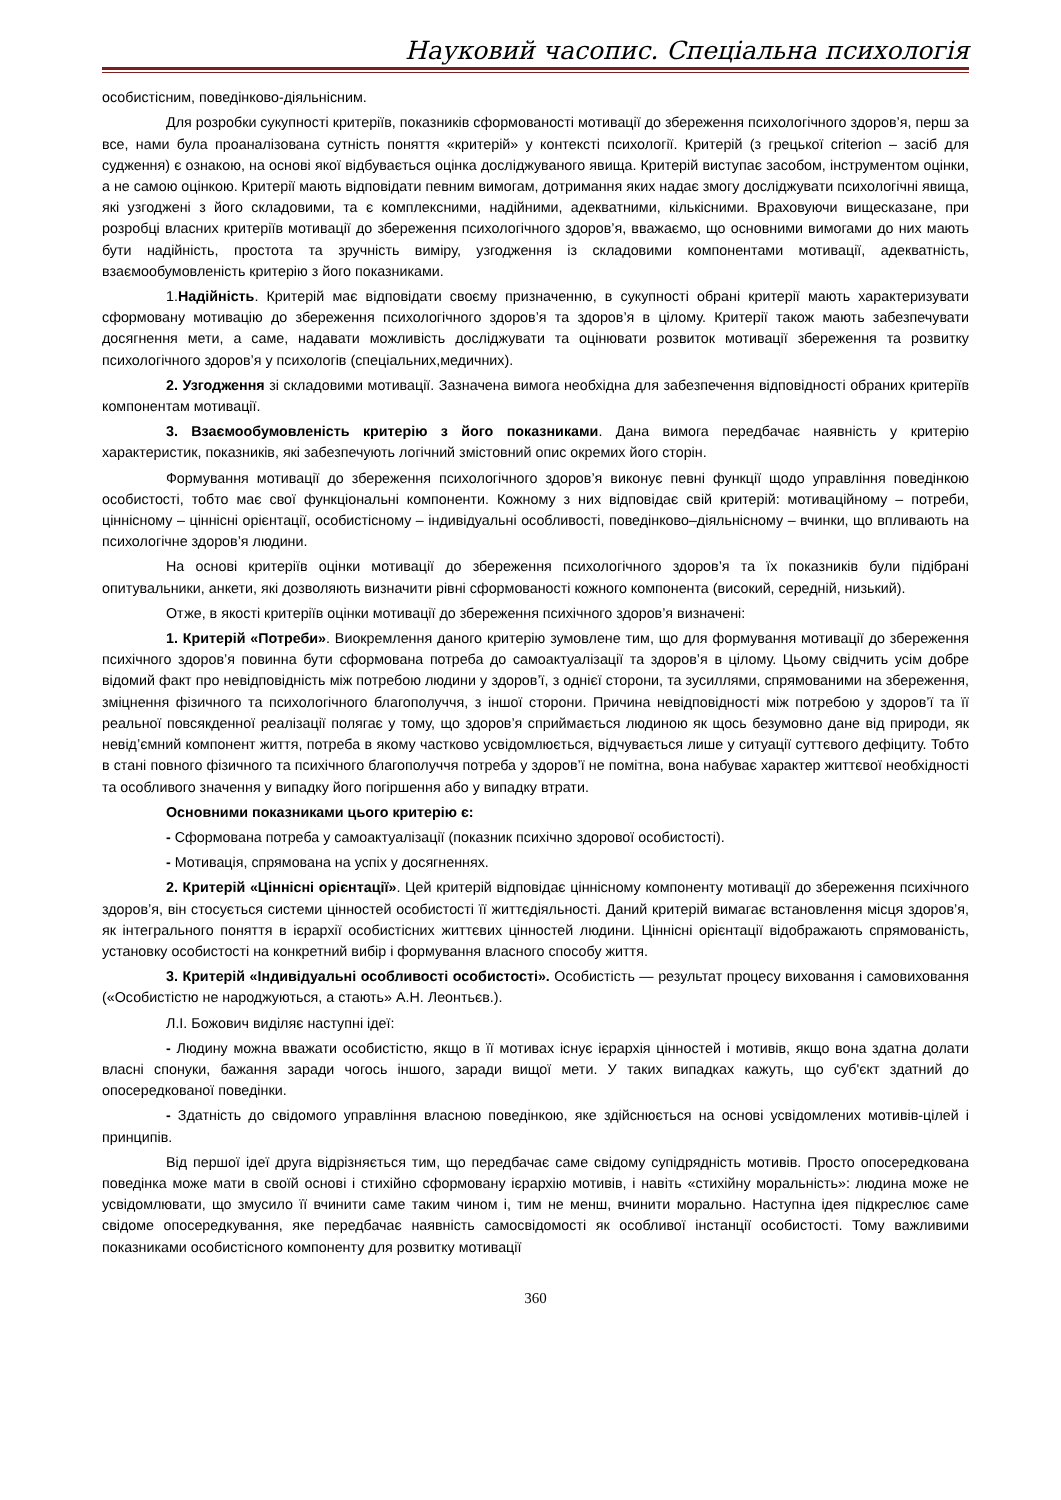Науковий часопис. Спеціальна психологія
особистісним, поведінково-діяльнісним.
Для розробки сукупності критеріїв, показників сформованості мотивації до збереження психологічного здоров’я, перш за все, нами була проаналізована сутність поняття «критерій» у контексті психології. Критерій (з грецької criterion – засіб для судження) є ознакою, на основі якої відбувається оцінка досліджуваного явища. Критерій виступає засобом, інструментом оцінки, а не самою оцінкою. Критерії мають відповідати певним вимогам, дотримання яких надає змогу досліджувати психологічні явища, які узгоджені з його складовими, та є комплексними, надійними, адекватними, кількісними. Враховуючи вищесказане, при розробці власних критеріїв мотивації до збереження психологічного здоров’я, вважаємо, що основними вимогами до них мають бути надійність, простота та зручність виміру, узгодження із складовими компонентами мотивації, адекватність, взаємообумовленість критерію з його показниками.
1.Надійність. Критерій має відповідати своєму призначенню, в сукупності обрані критерії мають характеризувати сформовану мотивацію до збереження психологічного здоров’я та здоров’я в цілому. Критерії також мають забезпечувати досягнення мети, а саме, надавати можливість досліджувати та оцінювати розвиток мотивації збереження та розвитку психологічного здоров’я у психологів (спеціальних,медичних).
2. Узгодження зі складовими мотивації. Зазначена вимога необхідна для забезпечення відповідності обраних критеріїв компонентам мотивації.
3. Взаємообумовленість критерію з його показниками. Дана вимога передбачає наявність у критерію характеристик, показників, які забезпечують логічний змістовний опис окремих його сторін.
Формування мотивації до збереження психологічного здоров’я виконує певні функції щодо управління поведінкою особистості, тобто має свої функціональні компоненти. Кожному з них відповідає свій критерій: мотиваційному – потреби, ціннісному – ціннісні орієнтації, особистісному – індивідуальні особливості, поведінково–діяльнісному – вчинки, що впливають на психологічне здоров’я людини.
На основі критеріїв оцінки мотивації до збереження психологічного здоров’я та їх показників були підібрані опитувальники, анкети, які дозволяють визначити рівні сформованості кожного компонента (високий, середній, низький).
Отже, в якості критеріїв оцінки мотивації до збереження психічного здоров’я визначені:
1. Критерій «Потреби». Виокремлення даного критерію зумовлене тим, що для формування мотивації до збереження психічного здоров’я повинна бути сформована потреба до самоактуалізації та здоров’я в цілому. Цьому свідчить усім добре відомий факт про невідповідність між потребою людини у здоров’ї, з однієї сторони, та зусиллями, спрямованими на збереження, зміцнення фізичного та психологічного благополуччя, з іншої сторони. Причина невідповідності між потребою у здоров’ї та її реальної повсякденної реалізації полягає у тому, що здоров’я сприймається людиною як щось безумовно дане від природи, як невід’ємний компонент життя, потреба в якому частково усвідомлюється, відчувається лише у ситуації суттєвого дефіциту. Тобто в стані повного фізичного та психічного благополуччя потреба у здоров’ї не помітна, вона набуває характер життєвої необхідності та особливого значення у випадку його погіршення або у випадку втрати.
Основними показниками цього критерію є:
- Сформована потреба у самоактуалізації (показник психічно здорової особистості).
- Мотивація, спрямована на успіх у досягненнях.
2. Критерій «Ціннісні орієнтації». Цей критерій відповідає ціннісному компоненту мотивації до збереження психічного здоров’я, він стосується системи цінностей особистості її життєдіяльності. Даний критерій вимагає встановлення місця здоров’я, як інтегрального поняття в ієрархії особистісних життєвих цінностей людини. Ціннісні орієнтації відображають спрямованість, установку особистості на конкретний вибір і формування власного способу життя.
3. Критерій «Індивідуальні особливості особистості». Особистість — результат процесу виховання і самовиховання («Особистістю не народжуються, а стають» А.Н. Леонтьєв.).
Л.І. Божович виділяє наступні ідеї:
- Людину можна вважати особистістю, якщо в її мотивах існує ієрархія цінностей і мотивів, якщо вона здатна долати власні спонуки, бажання заради чогось іншого, заради вищої мети. У таких випадках кажуть, що суб'єкт здатний до опосередкованої поведінки.
- Здатність до свідомого управління власною поведінкою, яке здійснюється на основі усвідомлених мотивів-цілей і принципів.
Від першої ідеї друга відрізняється тим, що передбачає саме свідому супідрядність мотивів. Просто опосередкована поведінка може мати в своїй основі і стихійно сформовану ієрархію мотивів, і навіть «стихійну моральність»: людина може не усвідомлювати, що змусило її вчинити саме таким чином і, тим не менш, вчинити морально. Наступна ідея підкреслює саме свідоме опосередкування, яке передбачає наявність самосвідомості як особливої інстанції особистості. Тому важливими показниками особистісного компоненту для розвитку мотивації
360